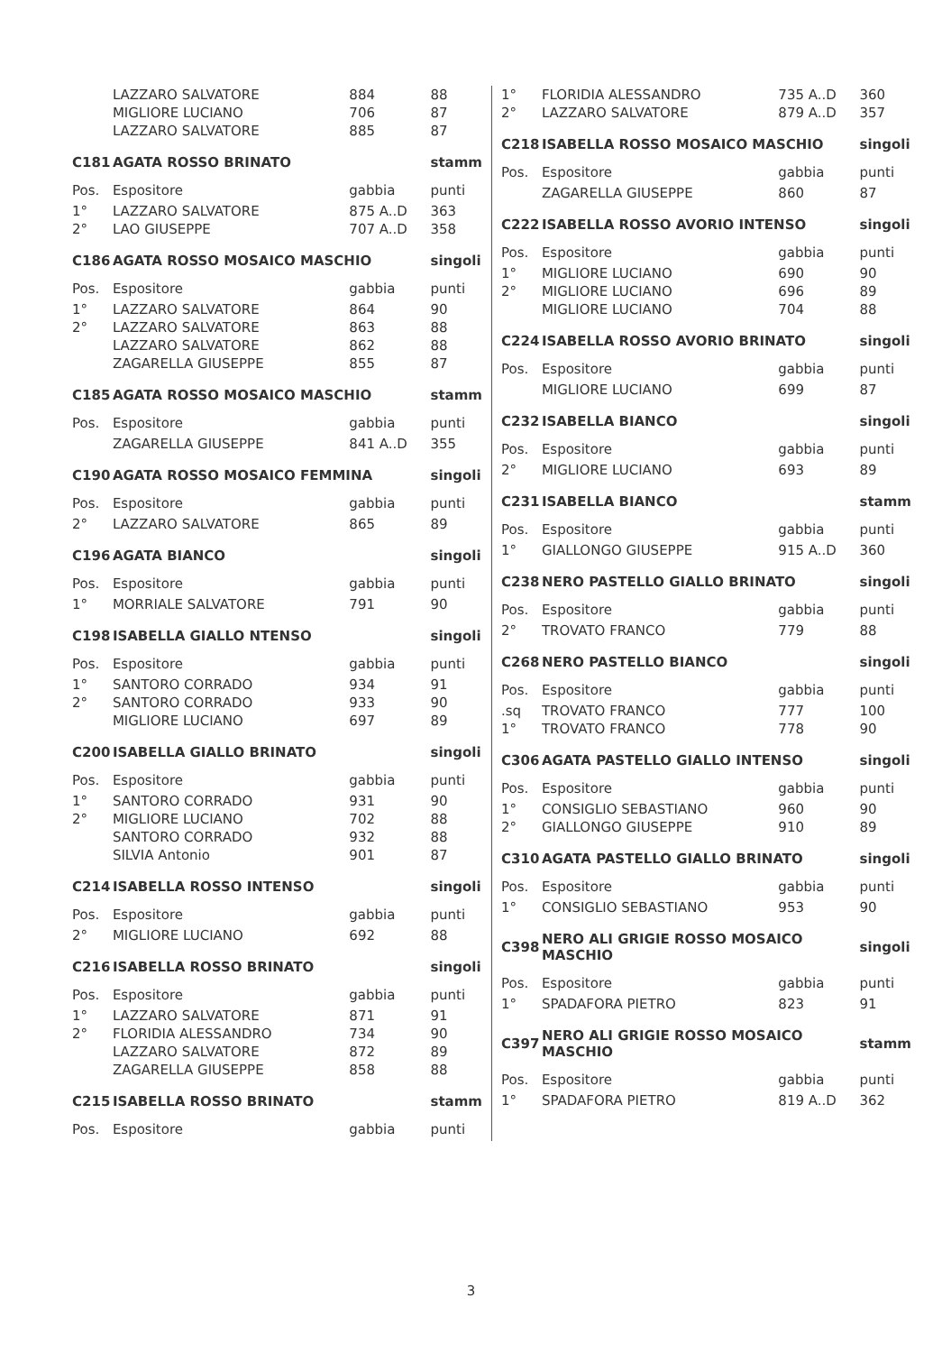| | LAZZARO SALVATORE | 884 | 88 |
| | MIGLIORE LUCIANO | 706 | 87 |
| | LAZZARO SALVATORE | 885 | 87 |
| C181 | AGATA ROSSO BRINATO | | stamm |
| Pos. | Espositore | gabbia | punti |
| 1° | LAZZARO SALVATORE | 875 A..D | 363 |
| 2° | LAO GIUSEPPE | 707 A..D | 358 |
| C186 | AGATA ROSSO MOSAICO MASCHIO | | singoli |
| Pos. | Espositore | gabbia | punti |
| 1° | LAZZARO SALVATORE | 864 | 90 |
| 2° | LAZZARO SALVATORE | 863 | 88 |
| | LAZZARO SALVATORE | 862 | 88 |
| | ZAGARELLA GIUSEPPE | 855 | 87 |
| C185 | AGATA ROSSO MOSAICO MASCHIO | | stamm |
| Pos. | Espositore | gabbia | punti |
| | ZAGARELLA GIUSEPPE | 841 A..D | 355 |
| C190 | AGATA ROSSO MOSAICO FEMMINA | | singoli |
| Pos. | Espositore | gabbia | punti |
| 2° | LAZZARO SALVATORE | 865 | 89 |
| C196 | AGATA BIANCO | | singoli |
| Pos. | Espositore | gabbia | punti |
| 1° | MORRIALE SALVATORE | 791 | 90 |
| C198 | ISABELLA GIALLO NTENSO | | singoli |
| Pos. | Espositore | gabbia | punti |
| 1° | SANTORO CORRADO | 934 | 91 |
| 2° | SANTORO CORRADO | 933 | 90 |
| | MIGLIORE LUCIANO | 697 | 89 |
| C200 | ISABELLA GIALLO BRINATO | | singoli |
| Pos. | Espositore | gabbia | punti |
| 1° | SANTORO CORRADO | 931 | 90 |
| 2° | MIGLIORE LUCIANO | 702 | 88 |
| | SANTORO CORRADO | 932 | 88 |
| | SILVIA Antonio | 901 | 87 |
| C214 | ISABELLA ROSSO INTENSO | | singoli |
| Pos. | Espositore | gabbia | punti |
| 2° | MIGLIORE LUCIANO | 692 | 88 |
| C216 | ISABELLA ROSSO BRINATO | | singoli |
| Pos. | Espositore | gabbia | punti |
| 1° | LAZZARO SALVATORE | 871 | 91 |
| 2° | FLORIDIA ALESSANDRO | 734 | 90 |
| | LAZZARO SALVATORE | 872 | 89 |
| | ZAGARELLA GIUSEPPE | 858 | 88 |
| C215 | ISABELLA ROSSO BRINATO | | stamm |
| Pos. | Espositore | gabbia | punti |
| 1° | FLORIDIA ALESSANDRO | 735 A..D | 360 |
| 2° | LAZZARO SALVATORE | 879 A..D | 357 |
| C218 | ISABELLA ROSSO MOSAICO MASCHIO | | singoli |
| Pos. | Espositore | gabbia | punti |
| | ZAGARELLA GIUSEPPE | 860 | 87 |
| C222 | ISABELLA ROSSO AVORIO INTENSO | | singoli |
| Pos. | Espositore | gabbia | punti |
| 1° | MIGLIORE LUCIANO | 690 | 90 |
| 2° | MIGLIORE LUCIANO | 696 | 89 |
| | MIGLIORE LUCIANO | 704 | 88 |
| C224 | ISABELLA ROSSO AVORIO BRINATO | | singoli |
| Pos. | Espositore | gabbia | punti |
| | MIGLIORE LUCIANO | 699 | 87 |
| C232 | ISABELLA BIANCO | | singoli |
| Pos. | Espositore | gabbia | punti |
| 2° | MIGLIORE LUCIANO | 693 | 89 |
| C231 | ISABELLA BIANCO | | stamm |
| Pos. | Espositore | gabbia | punti |
| 1° | GIALLONGO GIUSEPPE | 915 A..D | 360 |
| C238 | NERO PASTELLO GIALLO BRINATO | | singoli |
| Pos. | Espositore | gabbia | punti |
| 2° | TROVATO FRANCO | 779 | 88 |
| C268 | NERO PASTELLO BIANCO | | singoli |
| Pos. | Espositore | gabbia | punti |
| .sq | TROVATO FRANCO | 777 | 100 |
| 1° | TROVATO FRANCO | 778 | 90 |
| C306 | AGATA PASTELLO GIALLO INTENSO | | singoli |
| Pos. | Espositore | gabbia | punti |
| 1° | CONSIGLIO SEBASTIANO | 960 | 90 |
| 2° | GIALLONGO GIUSEPPE | 910 | 89 |
| C310 | AGATA PASTELLO GIALLO BRINATO | | singoli |
| Pos. | Espositore | gabbia | punti |
| 1° | CONSIGLIO SEBASTIANO | 953 | 90 |
| C398 | NERO ALI GRIGIE ROSSO MOSAICO MASCHIO | | singoli |
| Pos. | Espositore | gabbia | punti |
| 1° | SPADAFORA PIETRO | 823 | 91 |
| C397 | NERO ALI GRIGIE ROSSO MOSAICO MASCHIO | | stamm |
| Pos. | Espositore | gabbia | punti |
| 1° | SPADAFORA PIETRO | 819 A..D | 362 |
3